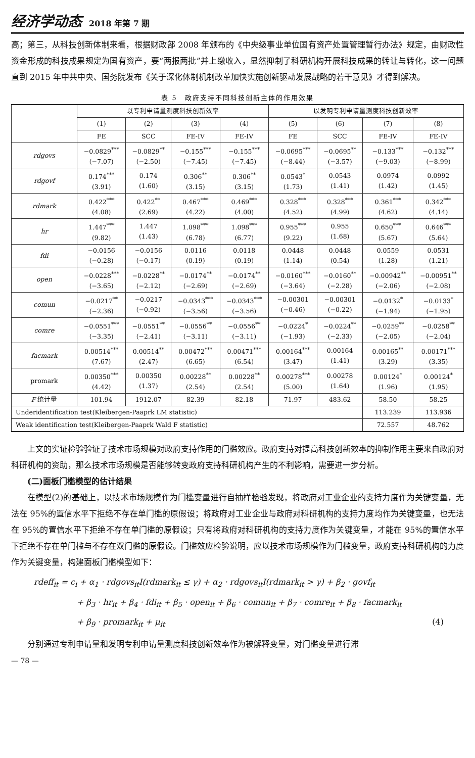经济学动态 2018 年第 7 期
高；第三，从科技创新体制来看，根据财政部 2008 年颁布的《中央级事业单位国有资产处置管理暂行办法》规定，由财政性资金形成的科技成果规定为国有资产，要“两报两批”并上缴收入，显然抑制了科研机构开展科技成果的转让与转化，这一问题直到 2015 年中共中央、国务院发布《关于深化体制机制改革加快实施创新驱动发展战略的若干意见》才得到解决。
表 5　政府支持不同科技创新主体的作用效果
| | 以专利申请量测度科技创新效率 | | | | 以发明专利申请量测度科技创新效率 | | | |
| --- | --- | --- | --- | --- | --- | --- | --- | --- |
| | (1) | (2) | (3) | (4) | (5) | (6) | (7) | (8) |
| | FE | SCC | FE-IV | FE-IV | FE | SCC | FE-IV | FE-IV |
| rdgovs | −0.0829<sup>***</sup> (−7.07) | −0.0829<sup>**</sup> (−2.50) | −0.155<sup>***</sup> (−7.45) | −0.155<sup>***</sup> (−7.45) | −0.0695<sup>***</sup> (−8.44) | −0.0695<sup>**</sup> (−3.57) | −0.133<sup>***</sup> (−9.03) | −0.132<sup>***</sup> (−8.99) |
| rdgovf | 0.174<sup>***</sup> (3.91) | 0.174 (1.60) | 0.306<sup>**</sup> (3.15) | 0.306<sup>**</sup> (3.15) | 0.0543<sup>*</sup> (1.73) | 0.0543 (1.41) | 0.0974 (1.42) | 0.0992 (1.45) |
| rdmark | 0.422<sup>***</sup> (4.08) | 0.422<sup>**</sup> (2.69) | 0.467<sup>***</sup> (4.22) | 0.469<sup>***</sup> (4.00) | 0.328<sup>***</sup> (4.52) | 0.328<sup>***</sup> (4.99) | 0.361<sup>***</sup> (4.62) | 0.342<sup>***</sup> (4.14) |
| hr | 1.447<sup>***</sup> (9.82) | 1.447 (1.43) | 1.098<sup>***</sup> (6.78) | 1.098<sup>***</sup> (6.77) | 0.955<sup>***</sup> (9.22) | 0.955 (1.68) | 0.650<sup>***</sup> (5.67) | 0.646<sup>***</sup> (5.64) |
| fdi | −0.0156 (−0.28) | −0.0156 (−0.17) | 0.0116 (0.19) | 0.0118 (0.19) | 0.0448 (1.14) | 0.0448 (0.54) | 0.0559 (1.28) | 0.0531 (1.21) |
| open | −0.0228<sup>***</sup> (−3.65) | −0.0228<sup>**</sup> (−2.12) | −0.0174<sup>**</sup> (−2.69) | −0.0174<sup>**</sup> (−2.69) | −0.0160<sup>***</sup> (−3.64) | −0.0160<sup>**</sup> (−2.28) | −0.00942<sup>**</sup> (−2.06) | −0.00951<sup>**</sup> (−2.08) |
| comun | −0.0217<sup>**</sup> (−2.36) | −0.0217 (−0.92) | −0.0343<sup>***</sup> (−3.56) | −0.0343<sup>***</sup> (−3.56) | −0.00301 (−0.46) | −0.00301 (−0.22) | −0.0132<sup>*</sup> (−1.94) | −0.0133<sup>*</sup> (−1.95) |
| comre | −0.0551<sup>***</sup> (−3.35) | −0.0551<sup>**</sup> (−2.41) | −0.0556<sup>**</sup> (−3.11) | −0.0556<sup>**</sup> (−3.11) | −0.0224<sup>*</sup> (−1.93) | −0.0224<sup>**</sup> (−2.33) | −0.0259<sup>**</sup> (−2.05) | −0.0258<sup>**</sup> (−2.04) |
| facmark | 0.00514<sup>***</sup> (7.67) | 0.00514<sup>**</sup> (2.47) | 0.00472<sup>***</sup> (6.65) | 0.00471<sup>***</sup> (6.54) | 0.00164<sup>***</sup> (3.47) | 0.00164 (1.41) | 0.00165<sup>**</sup> (3.29) | 0.00171<sup>***</sup> (3.35) |
| promark | 0.00350<sup>***</sup> (4.42) | 0.00350 (1.37) | 0.00228<sup>**</sup> (2.54) | 0.00228<sup>**</sup> (2.54) | 0.00278<sup>***</sup> (5.00) | 0.00278 (1.64) | 0.00124<sup>*</sup> (1.96) | 0.00124<sup>*</sup> (1.95) |
| F 统计量 | 101.94 | 1912.07 | 82.39 | 82.18 | 71.97 | 483.62 | 58.50 | 58.25 |
| Underidentification test(Kleibergen-Paaprk LM statistic) | | | | | | | 113.239 | 113.936 |
| Weak identification test(Kleibergen-Paaprk Wald F statistic) | | | | | | | 72.557 | 48.762 |
上文的实证检验验证了技术市场规模对政府支持作用的门槛效应。政府支持对提高科技创新效率的抑制作用主要来自政府对科研机构的资助，那么技术市场规模是否能够转变政府支持科研机构产生的不利影响，需要进一步分析。
(二)面板门槛模型的估计结果
在模型(2)的基础上，以技术市场规模作为门槛变量进行自抽样检验发现，将政府对工业企业的支持力度作为关键变量，无法在 95%的置信水平下拒绝不存在单门槛的原假设；将政府对工业企业与政府对科研机构的支持力度均作为关键变量，也无法在 95%的置信水平下拒绝不存在单门槛的原假设；只有将政府对科研机构的支持力度作为关键变量，才能在 95%的置信水平下拒绝不存在单门槛与不存在双门槛的原假设。门槛效应检验说明，应以技术市场规模作为门槛变量，政府支持科研机构的力度作为关键变量，构建面板门槛模型如下：
rdeff<sub>it</sub> = c<sub>i</sub> + α<sub>1</sub> · rdgovs<sub>it</sub>I(rdmark<sub>it</sub> ≤ γ) + α<sub>2</sub> · rdgovs<sub>it</sub>I(rdmark<sub>it</sub> > γ) + β<sub>2</sub> · govf<sub>it</sub>
+ β<sub>3</sub> · hr<sub>it</sub> + β<sub>4</sub> · fdi<sub>it</sub> + β<sub>5</sub> · open<sub>it</sub> + β<sub>6</sub> · comun<sub>it</sub> + β<sub>7</sub> · comre<sub>it</sub> + β<sub>8</sub> · facmark<sub>it</sub>
+ β<sub>9</sub> · promark<sub>it</sub> + μ<sub>it</sub> (4)
分别通过专利申请量和发明专利申请量测度科技创新效率作为被解释变量，对门槛变量进行滞
— 78 —